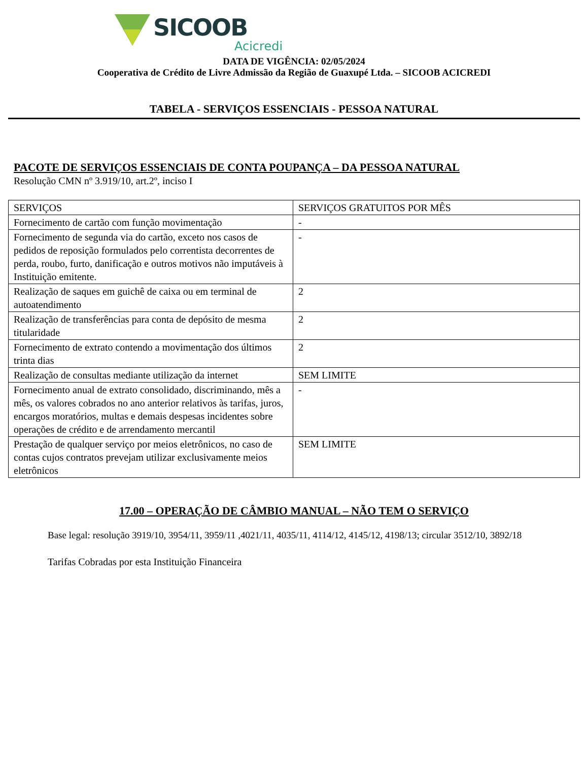SICOOB
Acicredi
DATA DE VIGÊNCIA: 02/05/2024
Cooperativa de Crédito de Livre Admissão da Região de Guaxupé Ltda. – SICOOB ACICREDI
TABELA - SERVIÇOS ESSENCIAIS - PESSOA NATURAL
PACOTE DE SERVIÇOS ESSENCIAIS DE CONTA POUPANÇA – DA PESSOA NATURAL
Resolução CMN nº 3.919/10, art.2º, inciso I
| SERVIÇOS | SERVIÇOS GRATUITOS POR MÊS |
| --- | --- |
| Fornecimento de cartão com função movimentação | - |
| Fornecimento de segunda via do cartão, exceto nos casos de pedidos de reposição formulados pelo correntista decorrentes de perda, roubo, furto, danificação e outros motivos não imputáveis à Instituição emitente. | - |
| Realização de saques em guichê de caixa ou em terminal de autoatendimento | 2 |
| Realização de transferências para conta de depósito de mesma titularidade | 2 |
| Fornecimento de extrato contendo a movimentação dos últimos trinta dias | 2 |
| Realização de consultas mediante utilização da internet | SEM LIMITE |
| Fornecimento anual de extrato consolidado, discriminando, mês a mês, os valores cobrados no ano anterior relativos às tarifas, juros, encargos moratórios, multas e demais despesas incidentes sobre operações de crédito e de arrendamento mercantil | - |
| Prestação de qualquer serviço por meios eletrônicos, no caso de contas cujos contratos prevejam utilizar exclusivamente meios eletrônicos | SEM LIMITE |
17.00 – OPERAÇÃO DE CÂMBIO MANUAL – NÃO TEM O SERVIÇO
Base legal: resolução 3919/10, 3954/11, 3959/11 ,4021/11, 4035/11, 4114/12, 4145/12, 4198/13; circular 3512/10, 3892/18
Tarifas Cobradas por esta Instituição Financeira